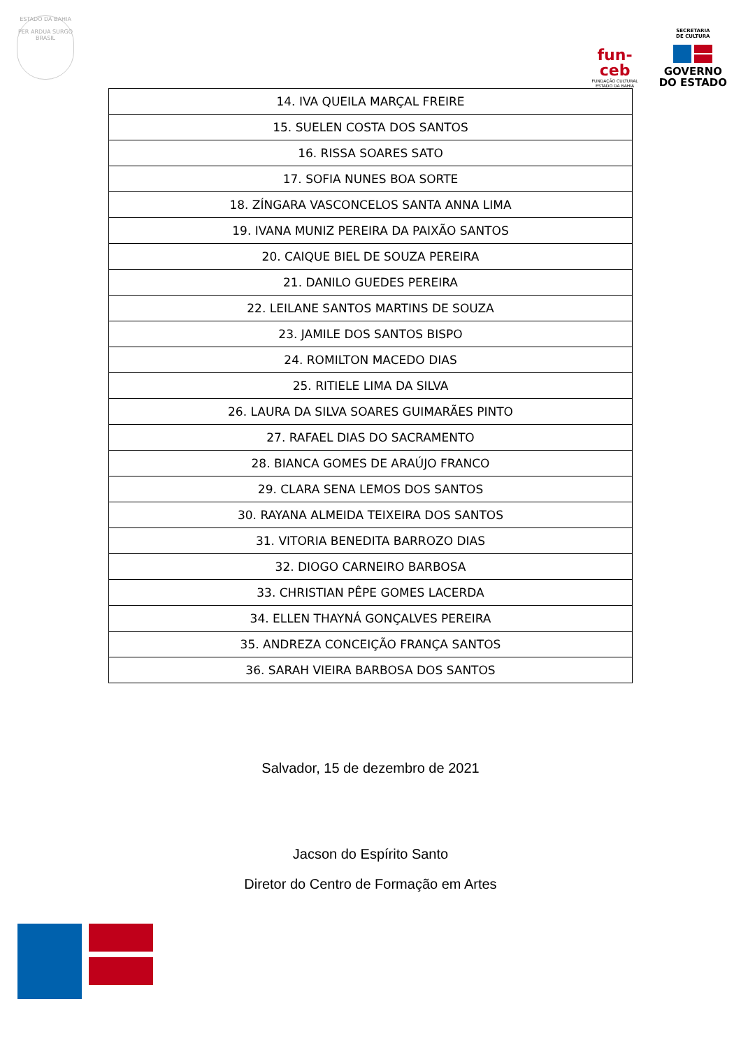ESTADO DA BAHIA
PER ARDUA SURGO
BRASIL
fun-
ceb
FUNDAÇÃO CULTURAL
ESTADO DA BAHIA
SECRETARIA
DE CULTURA
GOVERNO
DO ESTADO
| 14. IVA QUEILA MARÇAL FREIRE |
| 15. SUELEN COSTA DOS SANTOS |
| 16. RISSA SOARES SATO |
| 17. SOFIA NUNES BOA SORTE |
| 18. ZÍNGARA VASCONCELOS SANTA ANNA LIMA |
| 19. IVANA MUNIZ PEREIRA DA PAIXÃO SANTOS |
| 20. CAIQUE BIEL DE SOUZA PEREIRA |
| 21. DANILO GUEDES PEREIRA |
| 22. LEILANE SANTOS MARTINS DE SOUZA |
| 23. JAMILE DOS SANTOS BISPO |
| 24. ROMILTON MACEDO DIAS |
| 25. RITIELE LIMA DA SILVA |
| 26. LAURA DA SILVA SOARES GUIMARÃES PINTO |
| 27. RAFAEL DIAS DO SACRAMENTO |
| 28. BIANCA GOMES DE ARAÚJO FRANCO |
| 29. CLARA SENA LEMOS DOS SANTOS |
| 30. RAYANA ALMEIDA TEIXEIRA DOS SANTOS |
| 31. VITORIA BENEDITA BARROZO DIAS |
| 32. DIOGO CARNEIRO BARBOSA |
| 33. CHRISTIAN PÊPE GOMES LACERDA |
| 34. ELLEN THAYNÁ GONÇALVES PEREIRA |
| 35. ANDREZA CONCEIÇÃO FRANÇA SANTOS |
| 36. SARAH VIEIRA BARBOSA DOS SANTOS |
Salvador, 15 de dezembro de 2021
Jacson do Espírito Santo
Diretor do Centro de Formação em Artes